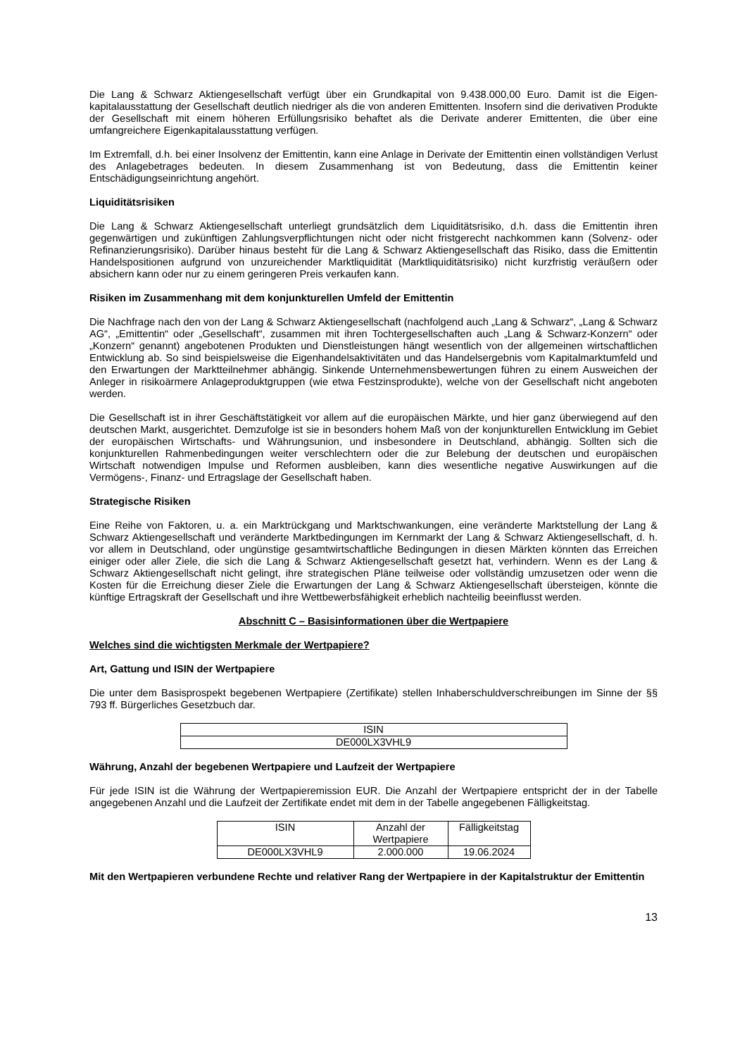Die Lang & Schwarz Aktiengesellschaft verfügt über ein Grundkapital von 9.438.000,00 Euro. Damit ist die Eigen-kapitalausstattung der Gesellschaft deutlich niedriger als die von anderen Emittenten. Insofern sind die derivativen Produkte der Gesellschaft mit einem höheren Erfüllungsrisiko behaftet als die Derivate anderer Emittenten, die über eine umfangreichere Eigenkapitalausstattung verfügen.
Im Extremfall, d.h. bei einer Insolvenz der Emittentin, kann eine Anlage in Derivate der Emittentin einen vollständigen Verlust des Anlagebetrages bedeuten. In diesem Zusammenhang ist von Bedeutung, dass die Emittentin keiner Entschädigungseinrichtung angehört.
Liquiditätsrisiken
Die Lang & Schwarz Aktiengesellschaft unterliegt grundsätzlich dem Liquiditätsrisiko, d.h. dass die Emittentin ihren gegenwärtigen und zukünftigen Zahlungsverpflichtungen nicht oder nicht fristgerecht nachkommen kann (Solvenz- oder Refinanzierungsrisiko). Darüber hinaus besteht für die Lang & Schwarz Aktiengesellschaft das Risiko, dass die Emittentin Handelspositionen aufgrund von unzureichender Marktliquidität (Marktliquiditätsrisiko) nicht kurzfristig veräußern oder absichern kann oder nur zu einem geringeren Preis verkaufen kann.
Risiken im Zusammenhang mit dem konjunkturellen Umfeld der Emittentin
Die Nachfrage nach den von der Lang & Schwarz Aktiengesellschaft (nachfolgend auch „Lang & Schwarz“, „Lang & Schwarz AG“, „Emittentin“ oder „Gesellschaft“, zusammen mit ihren Tochtergesellschaften auch „Lang & Schwarz-Konzern“ oder „Konzern“ genannt) angebotenen Produkten und Dienstleistungen hängt wesentlich von der allgemeinen wirtschaftlichen Entwicklung ab. So sind beispielsweise die Eigenhandelsaktivitäten und das Handelsergebnis vom Kapitalmarktumfeld und den Erwartungen der Marktteilnehmer abhängig. Sinkende Unternehmensbewertungen führen zu einem Ausweichen der Anleger in risikoärmere Anlageproduktgruppen (wie etwa Festzinsprodukte), welche von der Gesellschaft nicht angeboten werden.
Die Gesellschaft ist in ihrer Geschäftstätigkeit vor allem auf die europäischen Märkte, und hier ganz überwiegend auf den deutschen Markt, ausgerichtet. Demzufolge ist sie in besonders hohem Maß von der konjunkturellen Entwicklung im Gebiet der europäischen Wirtschafts- und Währungsunion, und insbesondere in Deutschland, abhängig. Sollten sich die konjunkturellen Rahmenbedingungen weiter verschlechtern oder die zur Belebung der deutschen und europäischen Wirtschaft notwendigen Impulse und Reformen ausbleiben, kann dies wesentliche negative Auswirkungen auf die Vermögens-, Finanz- und Ertragslage der Gesellschaft haben.
Strategische Risiken
Eine Reihe von Faktoren, u. a. ein Marktrückgang und Marktschwankungen, eine veränderte Marktstellung der Lang & Schwarz Aktiengesellschaft und veränderte Marktbedingungen im Kernmarkt der Lang & Schwarz Aktiengesellschaft, d. h. vor allem in Deutschland, oder ungünstige gesamtwirtschaftliche Bedingungen in diesen Märkten könnten das Erreichen einiger oder aller Ziele, die sich die Lang & Schwarz Aktiengesellschaft gesetzt hat, verhindern. Wenn es der Lang & Schwarz Aktiengesellschaft nicht gelingt, ihre strategischen Pläne teilweise oder vollständig umzusetzen oder wenn die Kosten für die Erreichung dieser Ziele die Erwartungen der Lang & Schwarz Aktiengesellschaft übersteigen, könnte die künftige Ertragskraft der Gesellschaft und ihre Wettbewerbsfähigkeit erheblich nachteilig beeinflusst werden.
Abschnitt C – Basisinformationen über die Wertpapiere
Welches sind die wichtigsten Merkmale der Wertpapiere?
Art, Gattung und ISIN der Wertpapiere
Die unter dem Basisprospekt begebenen Wertpapiere (Zertifikate) stellen Inhaberschuldverschreibungen im Sinne der §§ 793 ff. Bürgerliches Gesetzbuch dar.
| ISIN |
| --- |
| DE000LX3VHL9 |
Währung, Anzahl der begebenen Wertpapiere und Laufzeit der Wertpapiere
Für jede ISIN ist die Währung der Wertpapieremission EUR. Die Anzahl der Wertpapiere entspricht der in der Tabelle angegebenen Anzahl und die Laufzeit der Zertifikate endet mit dem in der Tabelle angegebenen Fälligkeitstag.
| ISIN | Anzahl der Wertpapiere | Fälligkeitstag |
| --- | --- | --- |
| DE000LX3VHL9 | 2.000.000 | 19.06.2024 |
Mit den Wertpapieren verbundene Rechte und relativer Rang der Wertpapiere in der Kapitalstruktur der Emittentin
13